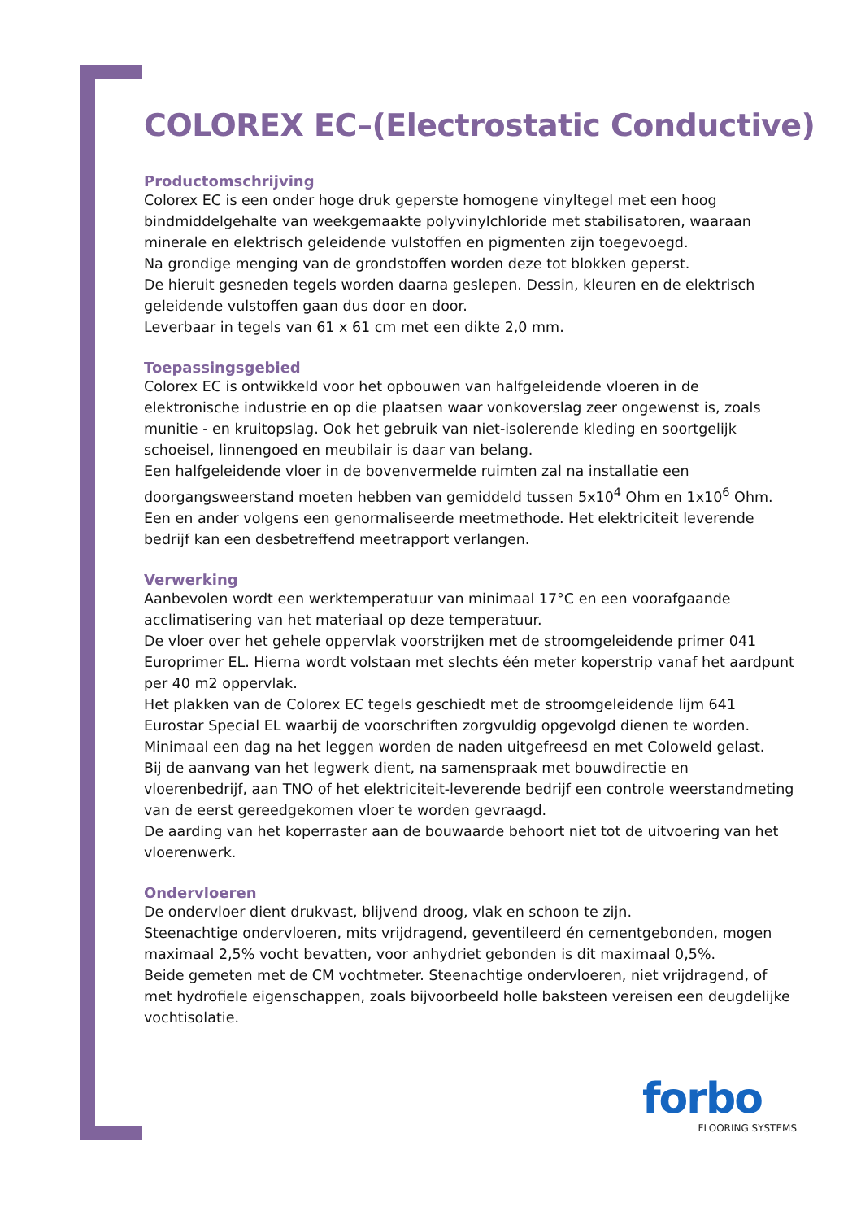COLOREX EC–(Electrostatic Conductive)
Productomschrijving
Colorex EC is een onder hoge druk geperste homogene vinyltegel met een hoog bindmiddelgehalte van weekgemaakte polyvinylchloride met stabilisatoren, waaraan minerale en elektrisch geleidende vulstoffen en pigmenten zijn toegevoegd.
Na grondige menging van de grondstoffen worden deze tot blokken geperst.
De hieruit gesneden tegels worden daarna geslepen. Dessin, kleuren en de elektrisch geleidende vulstoffen gaan dus door en door.
Leverbaar in tegels van 61 x 61 cm met een dikte 2,0 mm.
Toepassingsgebied
Colorex EC is ontwikkeld voor het opbouwen van halfgeleidende vloeren in de elektronische industrie en op die plaatsen waar vonkoverslag zeer ongewenst is, zoals munitie - en kruitopslag. Ook het gebruik van niet-isolerende kleding en soortgelijk schoeisel, linnengoed en meubilair is daar van belang.
Een halfgeleidende vloer in de bovenvermelde ruimten zal na installatie een doorgangsweerstand moeten hebben van gemiddeld tussen 5x10<sup>4</sup> Ohm en 1x10<sup>6</sup> Ohm. Een en ander volgens een genormaliseerde meetmethode. Het elektriciteit leverende bedrijf kan een desbetreffend meetrapport verlangen.
Verwerking
Aanbevolen wordt een werktemperatuur van minimaal 17°C en een voorafgaande acclimatisering van het materiaal op deze temperatuur.
De vloer over het gehele oppervlak voorstrijken met de stroomgeleidende primer 041 Europrimer EL. Hierna wordt volstaan met slechts één meter koperstrip vanaf het aardpunt per 40 m2 oppervlak.
Het plakken van de Colorex EC tegels geschiedt met de stroomgeleidende lijm 641 Eurostar Special EL waarbij de voorschriften zorgvuldig opgevolgd dienen te worden.
Minimaal een dag na het leggen worden de naden uitgefreesd en met Coloweld gelast.
Bij de aanvang van het legwerk dient, na samenspraak met bouwdirectie en vloerenbedrijf, aan TNO of het elektriciteit-leverende bedrijf een controle weerstandmeting van de eerst gereedgekomen vloer te worden gevraagd.
De aarding van het koperraster aan de bouwaarde behoort niet tot de uitvoering van het vloerenwerk.
Ondervloeren
De ondervloer dient drukvast, blijvend droog, vlak en schoon te zijn.
Steenachtige ondervloeren, mits vrijdragend, geventileerd én cementgebonden, mogen maximaal 2,5% vocht bevatten, voor anhydriet gebonden is dit maximaal 0,5%.
Beide gemeten met de CM vochtmeter. Steenachtige ondervloeren, niet vrijdragend, of met hydrofiele eigenschappen, zoals bijvoorbeeld holle baksteen vereisen een deugdelijke vochtisolatie.
forbo
FLOORING SYSTEMS